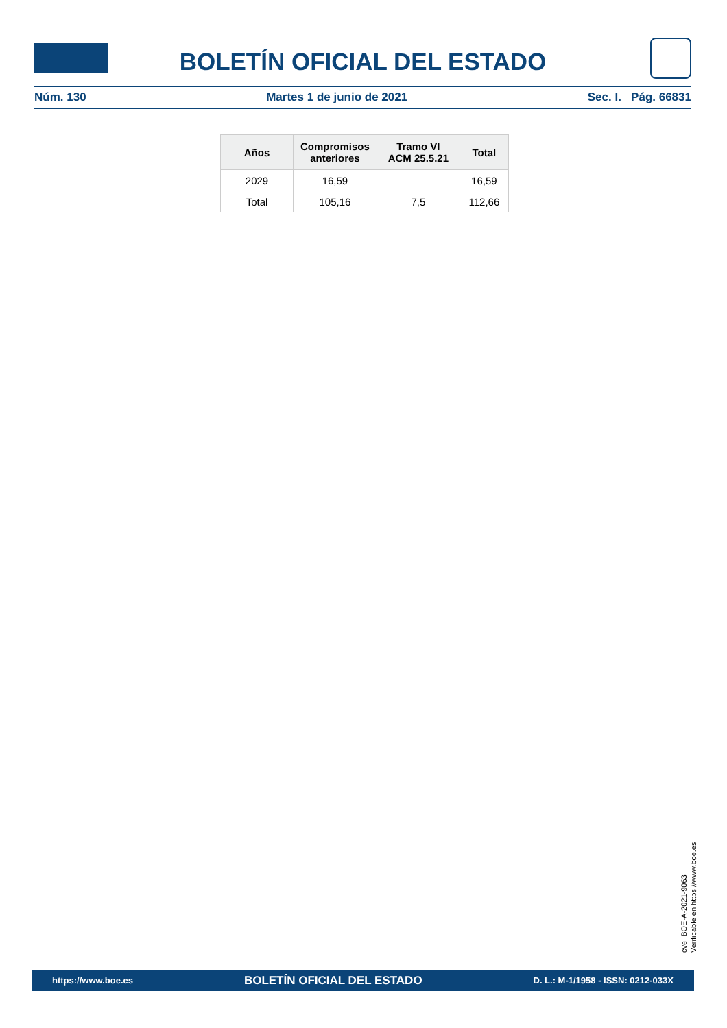BOLETÍN OFICIAL DEL ESTADO
Núm. 130 Martes 1 de junio de 2021 Sec. I. Pág. 66831
| Años | Compromisos anteriores | Tramo VI ACM 25.5.21 | Total |
| --- | --- | --- | --- |
| 2029 | 16,59 | | 16,59 |
| Total | 105,16 | 7,5 | 112,66 |
cve: BOE-A-2021-9063
Verificable en https://www.boe.es
https://www.boe.es BOLETÍN OFICIAL DEL ESTADO D. L.: M-1/1958 - ISSN: 0212-033X